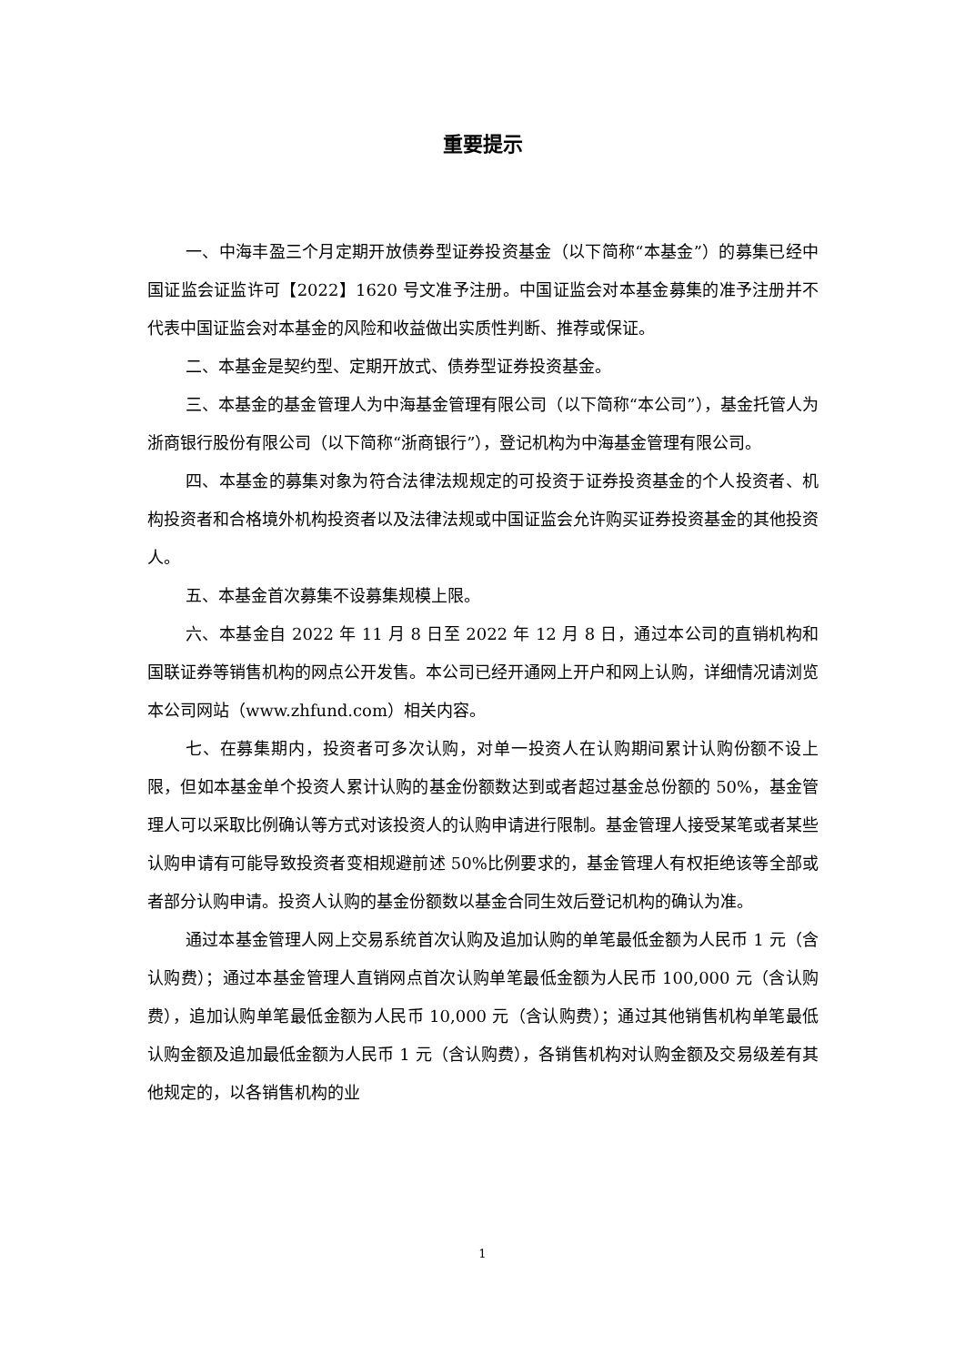重要提示
一、中海丰盈三个月定期开放债券型证券投资基金（以下简称“本基金”）的募集已经中国证监会证监许可【2022】1620 号文准予注册。中国证监会对本基金募集的准予注册并不代表中国证监会对本基金的风险和收益做出实质性判断、推荐或保证。
二、本基金是契约型、定期开放式、债券型证券投资基金。
三、本基金的基金管理人为中海基金管理有限公司（以下简称“本公司”），基金托管人为浙商银行股份有限公司（以下简称“浙商银行”），登记机构为中海基金管理有限公司。
四、本基金的募集对象为符合法律法规规定的可投资于证券投资基金的个人投资者、机构投资者和合格境外机构投资者以及法律法规或中国证监会允许购买证券投资基金的其他投资人。
五、本基金首次募集不设募集规模上限。
六、本基金自 2022 年 11 月 8 日至 2022 年 12 月 8 日，通过本公司的直销机构和国联证券等销售机构的网点公开发售。本公司已经开通网上开户和网上认购，详细情况请浏览本公司网站（www.zhfund.com）相关内容。
七、在募集期内，投资者可多次认购，对单一投资人在认购期间累计认购份额不设上限，但如本基金单个投资人累计认购的基金份额数达到或者超过基金总份额的 50%，基金管理人可以采取比例确认等方式对该投资人的认购申请进行限制。基金管理人接受某笔或者某些认购申请有可能导致投资者变相规避前述 50%比例要求的，基金管理人有权拒绝该等全部或者部分认购申请。投资人认购的基金份额数以基金合同生效后登记机构的确认为准。
通过本基金管理人网上交易系统首次认购及追加认购的单笔最低金额为人民币 1 元（含认购费）；通过本基金管理人直销网点首次认购单笔最低金额为人民币 100,000 元（含认购费），追加认购单笔最低金额为人民币 10,000 元（含认购费）；通过其他销售机构单笔最低认购金额及追加最低金额为人民币 1 元（含认购费），各销售机构对认购金额及交易级差有其他规定的，以各销售机构的业
1